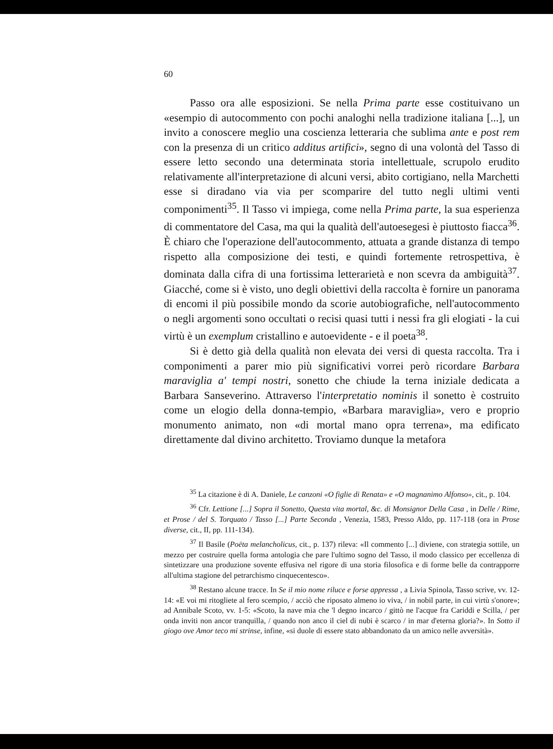60
Passo ora alle esposizioni. Se nella Prima parte esse costituivano un «esempio di autocommento con pochi analoghi nella tradizione italiana [...], un invito a conoscere meglio una coscienza letteraria che sublima ante e post rem con la presenza di un critico additus artifici», segno di una volontà del Tasso di essere letto secondo una determinata storia intellettuale, scrupolo erudito relativamente all'interpretazione di alcuni versi, abito cortigiano, nella Marchetti esse si diradano via via per scomparire del tutto negli ultimi venti componimenti<sup>35</sup>. Il Tasso vi impiega, come nella Prima parte, la sua esperienza di commentatore del Casa, ma qui la qualità dell'autoesegesi è piuttosto fiacca<sup>36</sup>. È chiaro che l'operazione dell'autocommento, attuata a grande distanza di tempo rispetto alla composizione dei testi, e quindi fortemente retrospettiva, è dominata dalla cifra di una fortissima letterarietà e non scevra da ambiguità<sup>37</sup>. Giacché, come si è visto, uno degli obiettivi della raccolta è fornire un panorama di encomi il più possibile mondo da scorie autobiografiche, nell'autocommento o negli argomenti sono occultati o recisi quasi tutti i nessi fra gli elogiati - la cui virtù è un exemplum cristallino e autoevidente - e il poeta<sup>38</sup>.
Si è detto già della qualità non elevata dei versi di questa raccolta. Tra i componimenti a parer mio più significativi vorrei però ricordare Barbara maraviglia a' tempi nostri, sonetto che chiude la terna iniziale dedicata a Barbara Sanseverino. Attraverso l'interpretatio nominis il sonetto è costruito come un elogio della donna-tempio, «Barbara maraviglia», vero e proprio monumento animato, non «di mortal mano opra terrena», ma edificato direttamente dal divino architetto. Troviamo dunque la metafora
<sup>35</sup> La citazione è di A. Daniele, Le canzoni «O figlie di Renata» e «O magnanimo Alfonso», cit., p. 104.
<sup>36</sup> Cfr. Lettione [...] Sopra il Sonetto, Questa vita mortal, &c. di Monsignor Della Casa , in Delle / Rime, et Prose / del S. Torquato / Tasso [...] Parte Seconda , Venezia, 1583, Presso Aldo, pp. 117-118 (ora in Prose diverse, cit., II, pp. 111-134).
<sup>37</sup> Il Basile (Poëta melancholicus, cit., p. 137) rileva: «Il commento [...] diviene, con strategia sottile, un mezzo per costruire quella forma antologia che pare l'ultimo sogno del Tasso, il modo classico per eccellenza di sintetizzare una produzione sovente effusiva nel rigore di una storia filosofica e di forme belle da contrapporre all'ultima stagione del petrarchismo cinquecentesco».
<sup>38</sup> Restano alcune tracce. In Se il mio nome riluce e forse appressa , a Livia Spinola, Tasso scrive, vv. 12-14: «E voi mi ritogliete al fero scempio, / acciò che riposato almeno io viva, / in nobil parte, in cui virtù s'onore»; ad Annibale Scoto, vv. 1-5: «Scoto, la nave mia che 'l degno incarco / gittò ne l'acque fra Cariddi e Scilla, / per onda inviti non ancor tranquilla, / quando non anco il ciel di nubi è scarco / in mar d'eterna gloria?». In Sotto il giogo ove Amor teco mi strinse, infine, «si duole di essere stato abbandonato da un amico nelle avversità».